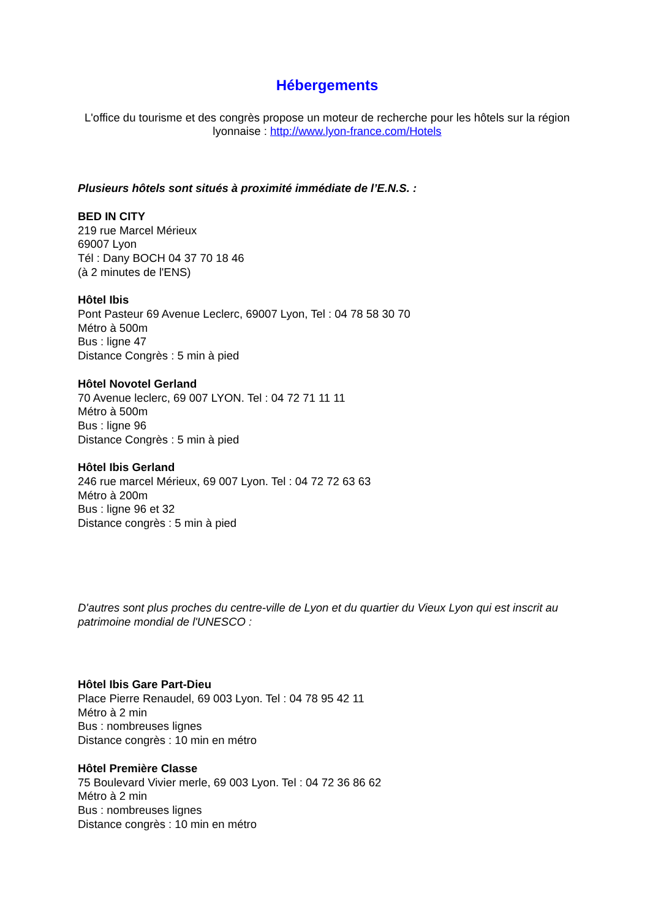Hébergements
L'office du tourisme et des congrès propose un moteur de recherche pour les hôtels sur la région lyonnaise : http://www.lyon-france.com/Hotels
Plusieurs hôtels sont situés à proximité immédiate de l’E.N.S. :
BED IN CITY
219 rue Marcel Mérieux
69007 Lyon
Tél : Dany BOCH 04 37 70 18 46
(à 2 minutes de l'ENS)
Hôtel Ibis
Pont Pasteur 69 Avenue Leclerc, 69007 Lyon, Tel : 04 78 58 30 70
Métro à 500m
Bus : ligne 47
Distance Congrès : 5 min à pied
Hôtel Novotel Gerland
70 Avenue leclerc, 69 007 LYON. Tel : 04 72 71 11 11
Métro à 500m
Bus : ligne 96
Distance Congrès : 5 min à pied
Hôtel Ibis Gerland
246 rue marcel Mérieux, 69 007 Lyon. Tel : 04 72 72 63 63
Métro à 200m
Bus : ligne 96 et 32
Distance congrès : 5 min à pied
D'autres sont plus proches du centre-ville de Lyon et du quartier du Vieux Lyon qui est inscrit au patrimoine mondial de l'UNESCO :
Hôtel Ibis Gare Part-Dieu
Place Pierre Renaudel, 69 003 Lyon. Tel : 04 78 95 42 11
Métro à 2 min
Bus : nombreuses lignes
Distance congrès : 10 min en métro
Hôtel Première Classe
75 Boulevard Vivier merle, 69 003 Lyon. Tel : 04 72 36 86 62
Métro à 2 min
Bus : nombreuses lignes
Distance congrès : 10 min en métro